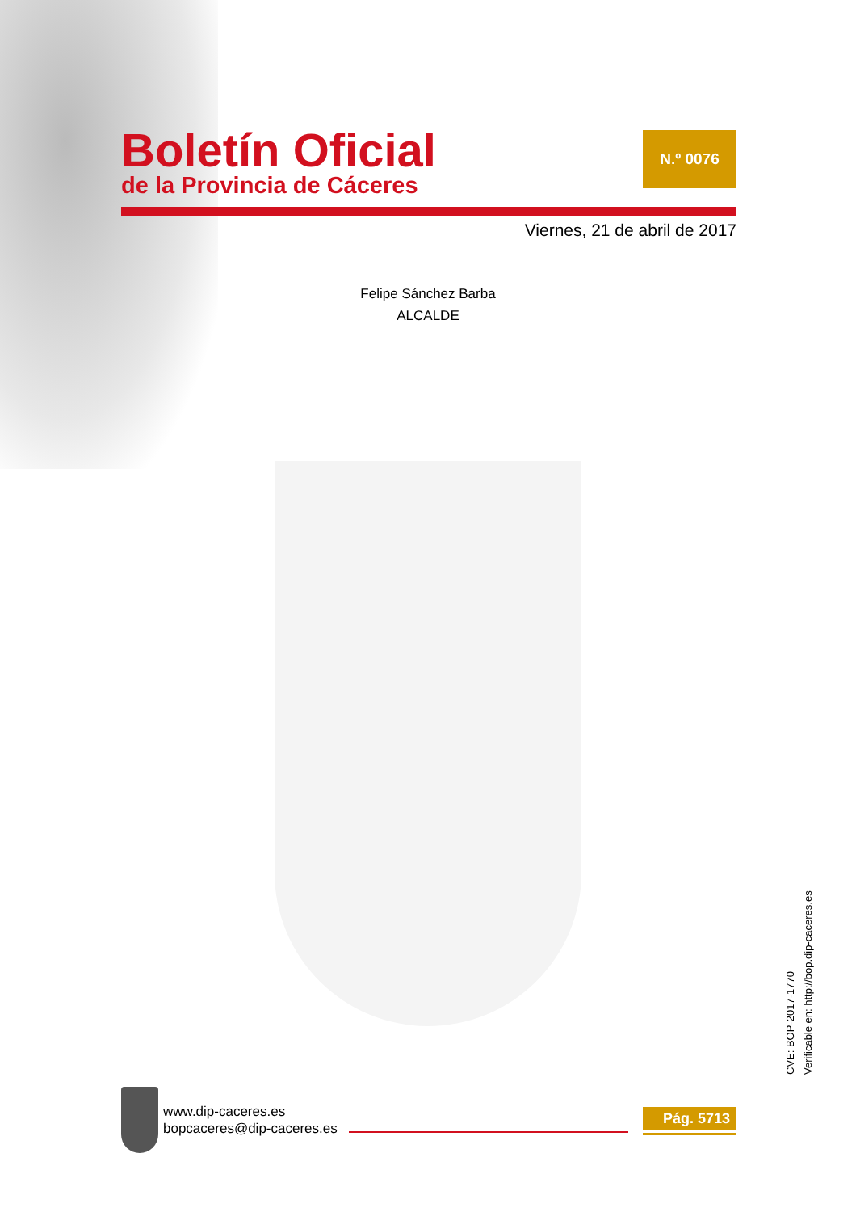Boletín Oficial
de la Provincia de Cáceres
N.º 0076
Viernes, 21 de abril de 2017
Felipe Sánchez Barba
ALCALDE
CVE: BOP-2017-1770
Verificable en: http://bop.dip-caceres.es
www.dip-caceres.es
bopcaceres@dip-caceres.es
Pág. 5713